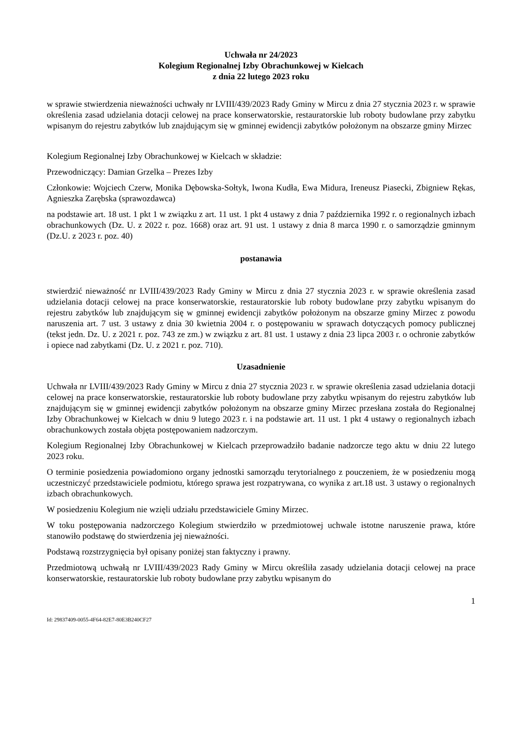Uchwała nr 24/2023
Kolegium Regionalnej Izby Obrachunkowej w Kielcach
z dnia 22 lutego 2023 roku
w sprawie stwierdzenia nieważności uchwały nr LVIII/439/2023 Rady Gminy w Mircu z dnia 27 stycznia 2023 r. w sprawie określenia zasad udzielania dotacji celowej na prace konserwatorskie, restauratorskie lub roboty budowlane przy zabytku wpisanym do rejestru zabytków lub znajdującym się w gminnej ewidencji zabytków położonym na obszarze gminy Mirzec
Kolegium Regionalnej Izby Obrachunkowej w Kielcach w składzie:
Przewodniczący: Damian Grzelka – Prezes Izby
Członkowie: Wojciech Czerw, Monika Dębowska-Sołtyk, Iwona Kudła, Ewa Midura, Ireneusz Piasecki, Zbigniew Rękas, Agnieszka Zarębska (sprawozdawca)
na podstawie art. 18 ust. 1 pkt 1 w związku z art. 11 ust. 1 pkt 4 ustawy z dnia 7 października 1992 r. o regionalnych izbach obrachunkowych (Dz. U. z 2022 r. poz. 1668) oraz art. 91 ust. 1 ustawy z dnia 8 marca 1990 r. o samorządzie gminnym (Dz.U. z 2023 r. poz. 40)
postanawia
stwierdzić nieważność nr LVIII/439/2023 Rady Gminy w Mircu z dnia 27 stycznia 2023 r. w sprawie określenia zasad udzielania dotacji celowej na prace konserwatorskie, restauratorskie lub roboty budowlane przy zabytku wpisanym do rejestru zabytków lub znajdującym się w gminnej ewidencji zabytków położonym na obszarze gminy Mirzec z powodu naruszenia art. 7 ust. 3 ustawy z dnia 30 kwietnia 2004 r. o postępowaniu w sprawach dotyczących pomocy publicznej (tekst jedn. Dz. U. z 2021 r. poz. 743 ze zm.) w związku z art. 81 ust. 1 ustawy z dnia 23 lipca 2003 r. o ochronie zabytków i opiece nad zabytkami (Dz. U. z 2021 r. poz. 710).
Uzasadnienie
Uchwała nr LVIII/439/2023 Rady Gminy w Mircu z dnia 27 stycznia 2023 r. w sprawie określenia zasad udzielania dotacji celowej na prace konserwatorskie, restauratorskie lub roboty budowlane przy zabytku wpisanym do rejestru zabytków lub znajdującym się w gminnej ewidencji zabytków położonym na obszarze gminy Mirzec przesłana została do Regionalnej Izby Obrachunkowej w Kielcach w dniu 9 lutego 2023 r. i na podstawie art. 11 ust. 1 pkt 4 ustawy o regionalnych izbach obrachunkowych została objęta postępowaniem nadzorczym.
Kolegium Regionalnej Izby Obrachunkowej w Kielcach przeprowadziło badanie nadzorcze tego aktu w dniu 22 lutego 2023 roku.
O terminie posiedzenia powiadomiono organy jednostki samorządu terytorialnego z pouczeniem, że w posiedzeniu mogą uczestniczyć przedstawiciele podmiotu, którego sprawa jest rozpatrywana, co wynika z art.18 ust. 3 ustawy o regionalnych izbach obrachunkowych.
W posiedzeniu Kolegium nie wzięli udziału przedstawiciele Gminy Mirzec.
W toku postępowania nadzorczego Kolegium stwierdziło w przedmiotowej uchwale istotne naruszenie prawa, które stanowiło podstawę do stwierdzenia jej nieważności.
Podstawą rozstrzygnięcia był opisany poniżej stan faktyczny i prawny.
Przedmiotową uchwałą nr LVIII/439/2023 Rady Gminy w Mircu określiła zasady udzielania dotacji celowej na prace konserwatorskie, restauratorskie lub roboty budowlane przy zabytku wpisanym do
1
Id: 29837409-0055-4F64-82E7-80E3B240CF27